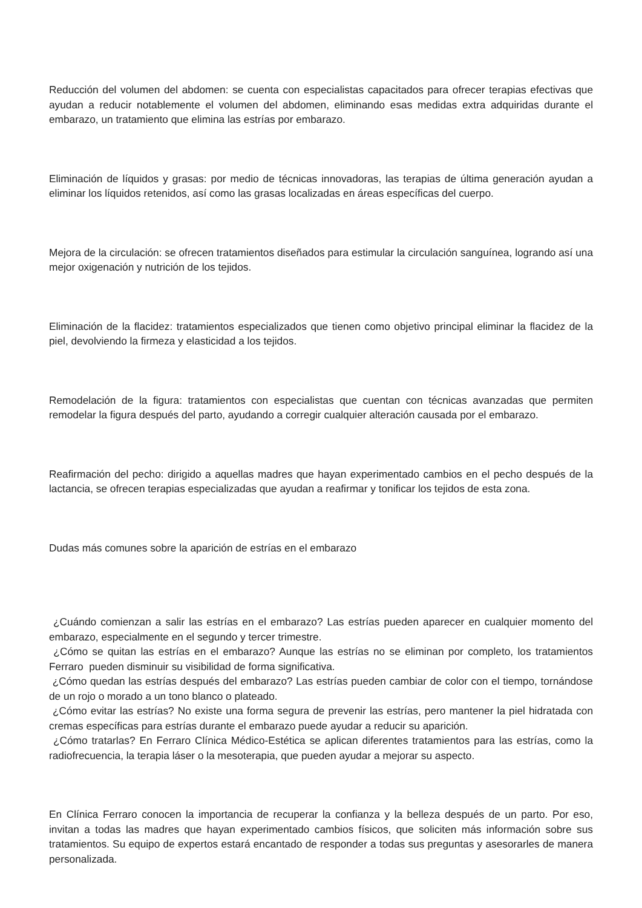Reducción del volumen del abdomen: se cuenta con especialistas capacitados para ofrecer terapias efectivas que ayudan a reducir notablemente el volumen del abdomen, eliminando esas medidas extra adquiridas durante el embarazo, un tratamiento que elimina las estrías por embarazo.
Eliminación de líquidos y grasas: por medio de técnicas innovadoras, las terapias de última generación ayudan a eliminar los líquidos retenidos, así como las grasas localizadas en áreas específicas del cuerpo.
Mejora de la circulación: se ofrecen tratamientos diseñados para estimular la circulación sanguínea, logrando así una mejor oxigenación y nutrición de los tejidos.
Eliminación de la flacidez: tratamientos especializados que tienen como objetivo principal eliminar la flacidez de la piel, devolviendo la firmeza y elasticidad a los tejidos.
Remodelación de la figura: tratamientos con especialistas que cuentan con técnicas avanzadas que permiten remodelar la figura después del parto, ayudando a corregir cualquier alteración causada por el embarazo.
Reafirmación del pecho: dirigido a aquellas madres que hayan experimentado cambios en el pecho después de la lactancia, se ofrecen terapias especializadas que ayudan a reafirmar y tonificar los tejidos de esta zona.
Dudas más comunes sobre la aparición de estrías en el embarazo
¿Cuándo comienzan a salir las estrías en el embarazo? Las estrías pueden aparecer en cualquier momento del embarazo, especialmente en el segundo y tercer trimestre.
¿Cómo se quitan las estrías en el embarazo? Aunque las estrías no se eliminan por completo, los tratamientos Ferraro pueden disminuir su visibilidad de forma significativa.
¿Cómo quedan las estrías después del embarazo? Las estrías pueden cambiar de color con el tiempo, tornándose de un rojo o morado a un tono blanco o plateado.
¿Cómo evitar las estrías? No existe una forma segura de prevenir las estrías, pero mantener la piel hidratada con cremas específicas para estrías durante el embarazo puede ayudar a reducir su aparición.
¿Cómo tratarlas? En Ferraro Clínica Médico-Estética se aplican diferentes tratamientos para las estrías, como la radiofrecuencia, la terapia láser o la mesoterapia, que pueden ayudar a mejorar su aspecto.
En Clínica Ferraro conocen la importancia de recuperar la confianza y la belleza después de un parto. Por eso, invitan a todas las madres que hayan experimentado cambios físicos, que soliciten más información sobre sus tratamientos. Su equipo de expertos estará encantado de responder a todas sus preguntas y asesorarles de manera personalizada.